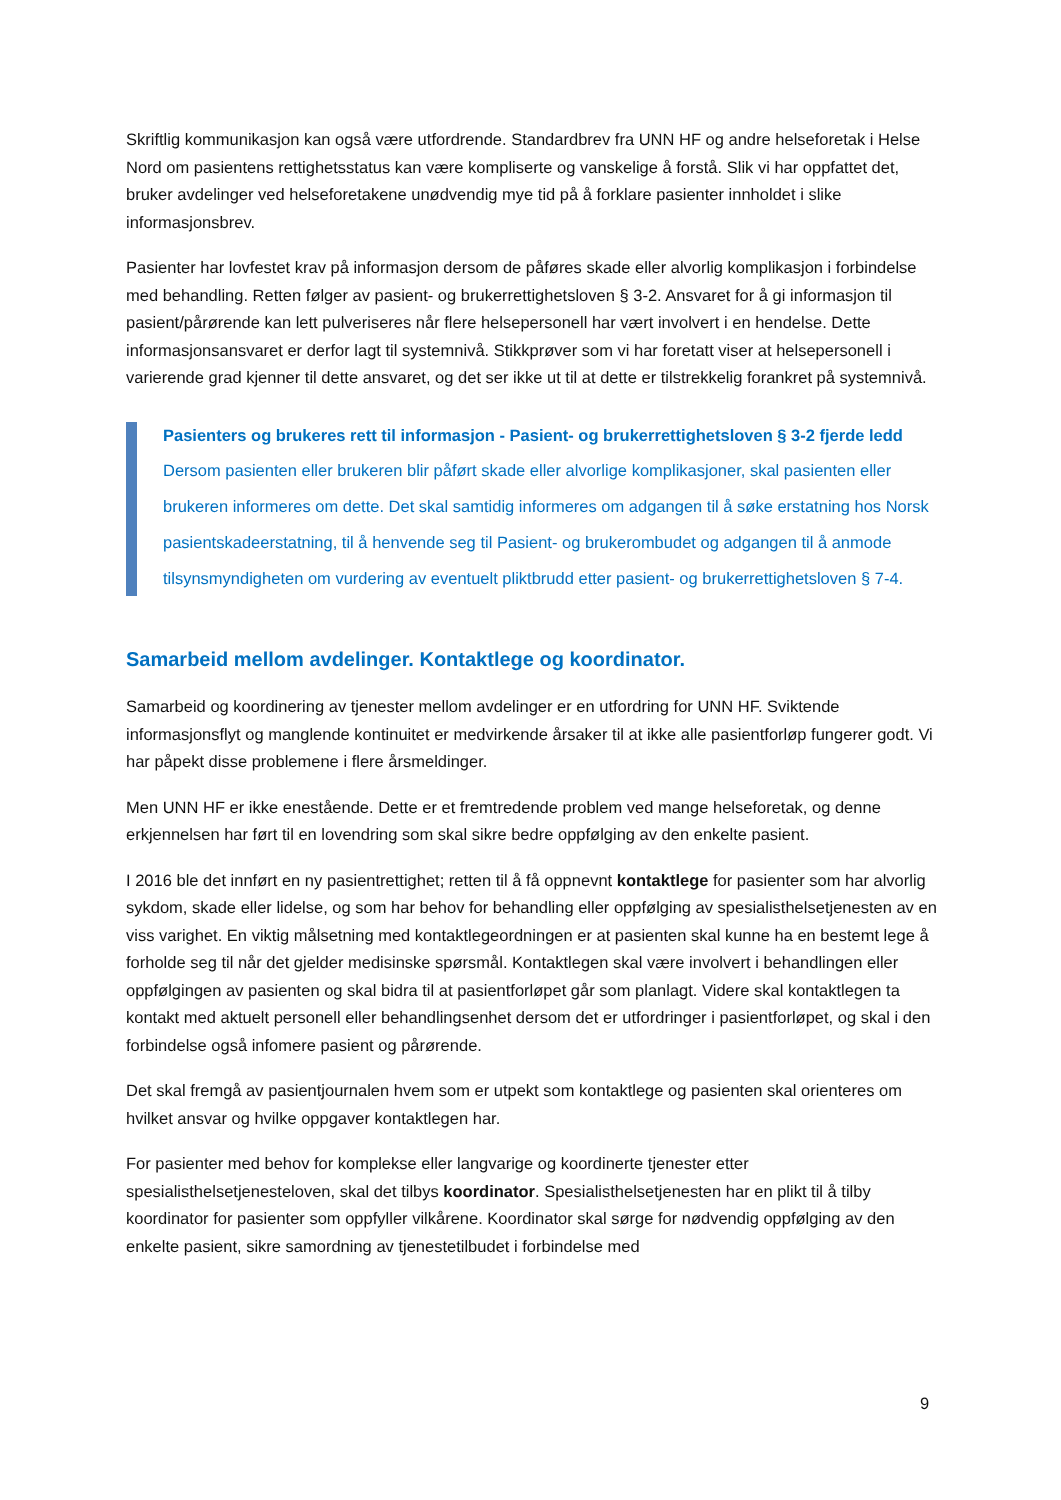Skriftlig kommunikasjon kan også være utfordrende. Standardbrev fra UNN HF og andre helseforetak i Helse Nord om pasientens rettighetsstatus kan være kompliserte og vanskelige å forstå. Slik vi har oppfattet det, bruker avdelinger ved helseforetakene unødvendig mye tid på å forklare pasienter innholdet i slike informasjonsbrev.
Pasienter har lovfestet krav på informasjon dersom de påføres skade eller alvorlig komplikasjon i forbindelse med behandling. Retten følger av pasient- og brukerrettighetsloven § 3-2. Ansvaret for å gi informasjon til pasient/pårørende kan lett pulveriseres når flere helsepersonell har vært involvert i en hendelse. Dette informasjonsansvaret er derfor lagt til systemnivå. Stikkprøver som vi har foretatt viser at helsepersonell i varierende grad kjenner til dette ansvaret, og det ser ikke ut til at dette er tilstrekkelig forankret på systemnivå.
Pasienters og brukeres rett til informasjon - Pasient- og brukerrettighetsloven § 3-2 fjerde ledd
Dersom pasienten eller brukeren blir påført skade eller alvorlige komplikasjoner, skal pasienten eller brukeren informeres om dette. Det skal samtidig informeres om adgangen til å søke erstatning hos Norsk pasientskadeerstatning, til å henvende seg til Pasient- og brukerombudet og adgangen til å anmode tilsynsmyndigheten om vurdering av eventuelt pliktbrudd etter pasient- og brukerrettighetsloven § 7-4.
Samarbeid mellom avdelinger. Kontaktlege og koordinator.
Samarbeid og koordinering av tjenester mellom avdelinger er en utfordring for UNN HF. Sviktende informasjonsflyt og manglende kontinuitet er medvirkende årsaker til at ikke alle pasientforløp fungerer godt. Vi har påpekt disse problemene i flere årsmeldinger.
Men UNN HF er ikke enestående. Dette er et fremtredende problem ved mange helseforetak, og denne erkjennelsen har ført til en lovendring som skal sikre bedre oppfølging av den enkelte pasient.
I 2016 ble det innført en ny pasientrettighet; retten til å få oppnevnt kontaktlege for pasienter som har alvorlig sykdom, skade eller lidelse, og som har behov for behandling eller oppfølging av spesialisthelsetjenesten av en viss varighet. En viktig målsetning med kontaktlegeordningen er at pasienten skal kunne ha en bestemt lege å forholde seg til når det gjelder medisinske spørsmål. Kontaktlegen skal være involvert i behandlingen eller oppfølgingen av pasienten og skal bidra til at pasientforløpet går som planlagt. Videre skal kontaktlegen ta kontakt med aktuelt personell eller behandlingsenhet dersom det er utfordringer i pasientforløpet, og skal i den forbindelse også infomere pasient og pårørende.
Det skal fremgå av pasientjournalen hvem som er utpekt som kontaktlege og pasienten skal orienteres om hvilket ansvar og hvilke oppgaver kontaktlegen har.
For pasienter med behov for komplekse eller langvarige og koordinerte tjenester etter spesialisthelsetjenesteloven, skal det tilbys koordinator. Spesialisthelsetjenesten har en plikt til å tilby koordinator for pasienter som oppfyller vilkårene. Koordinator skal sørge for nødvendig oppfølging av den enkelte pasient, sikre samordning av tjenestetilbudet i forbindelse med
9